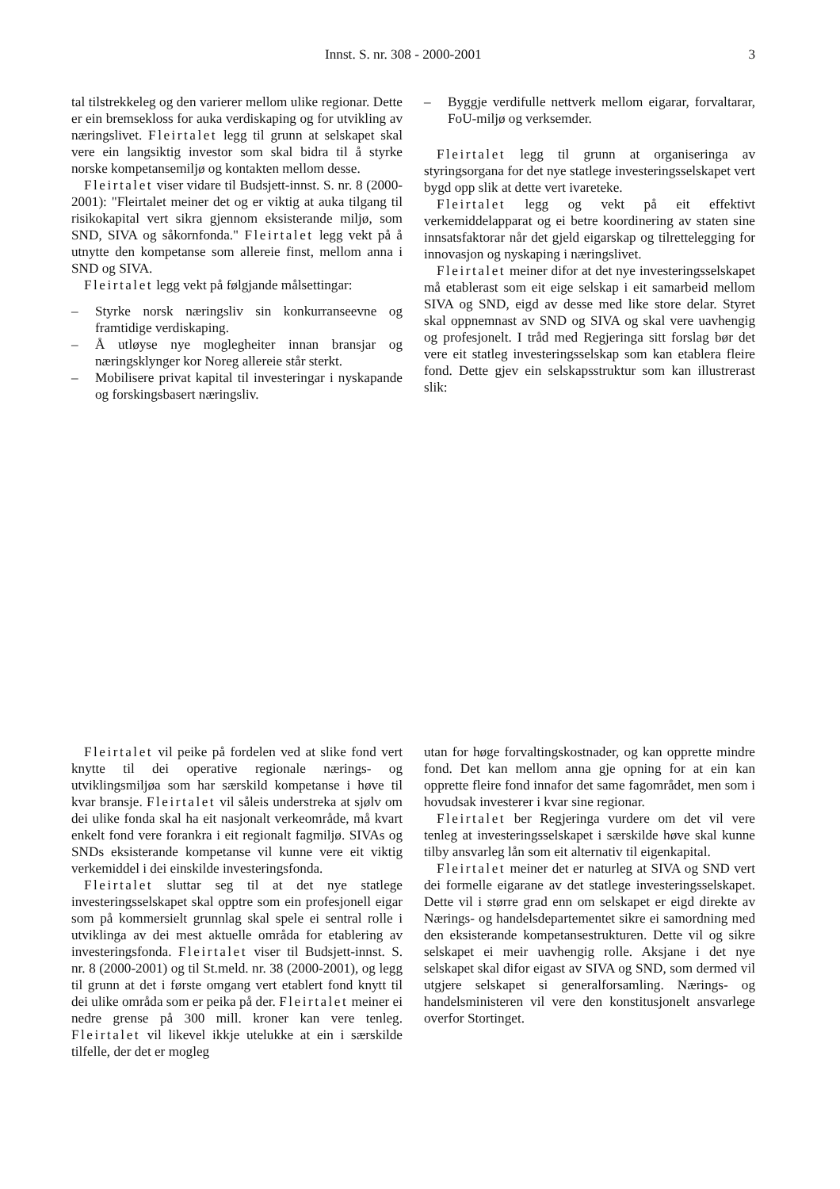Innst. S. nr. 308 - 2000-2001 3
tal tilstrekkeleg og den varierer mellom ulike regionar. Dette er ein bremsekloss for auka verdiskaping og for utvikling av næringslivet. Fleirtalet legg til grunn at selskapet skal vere ein langsiktig investor som skal bidra til å styrke norske kompetansemiljø og kontakten mellom desse.
Fleirtalet viser vidare til Budsjett-innst. S. nr. 8 (2000-2001): "Fleirtalet meiner det og er viktig at auka tilgang til risikokapital vert sikra gjennom eksisterande miljø, som SND, SIVA og såkornfonda." Fleirtalet legg vekt på å utnytte den kompetanse som allereie finst, mellom anna i SND og SIVA.
Fleirtalet legg vekt på følgjande målsettingar:
– Styrke norsk næringsliv sin konkurranseevne og framtidige verdiskaping.
– Å utløyse nye moglegheiter innan bransjar og næringsklynger kor Noreg allereie står sterkt.
– Mobilisere privat kapital til investeringar i nyskapande og forskingsbasert næringsliv.
– Byggje verdifulle nettverk mellom eigarar, forvaltarar, FoU-miljø og verksemder.
Fleirtalet legg til grunn at organiseringa av styringsorgana for det nye statlege investeringsselskapet vert bygd opp slik at dette vert ivareteke.
Fleirtalet legg og vekt på eit effektivt verkemiddelapparat og ei betre koordinering av staten sine innsatsfaktorar når det gjeld eigarskap og tilrettelegging for innovasjon og nyskaping i næringslivet.
Fleirtalet meiner difor at det nye investeringsselskapet må etablerast som eit eige selskap i eit samarbeid mellom SIVA og SND, eigd av desse med like store delar. Styret skal oppnemnast av SND og SIVA og skal vere uavhengig og profesjonelt. I tråd med Regjeringa sitt forslag bør det vere eit statleg investeringsselskap som kan etablera fleire fond. Dette gjev ein selskapsstruktur som kan illustrerast slik:
Fleirtalet vil peike på fordelen ved at slike fond vert knytte til dei operative regionale nærings- og utviklingsmiljøa som har særskild kompetanse i høve til kvar bransje. Fleirtalet vil såleis understreka at sjølv om dei ulike fonda skal ha eit nasjonalt verkeområde, må kvart enkelt fond vere forankra i eit regionalt fagmiljø. SIVAs og SNDs eksisterande kompetanse vil kunne vere eit viktig verkemiddel i dei einskilde investeringsfonda.
Fleirtalet sluttar seg til at det nye statlege investeringsselskapet skal opptre som ein profesjonell eigar som på kommersielt grunnlag skal spele ei sentral rolle i utviklinga av dei mest aktuelle områda for etablering av investeringsfonda. Fleirtalet viser til Budsjett-innst. S. nr. 8 (2000-2001) og til St.meld. nr. 38 (2000-2001), og legg til grunn at det i første omgang vert etablert fond knytt til dei ulike områda som er peika på der. Fleirtalet meiner ei nedre grense på 300 mill. kroner kan vere tenleg. Fleirtalet vil likevel ikkje utelukke at ein i særskilde tilfelle, der det er mogleg
utan for høge forvaltingskostnader, og kan opprette mindre fond. Det kan mellom anna gje opning for at ein kan opprette fleire fond innafor det same fagområdet, men som i hovudsak investerer i kvar sine regionar.
Fleirtalet ber Regjeringa vurdere om det vil vere tenleg at investeringsselskapet i særskilde høve skal kunne tilby ansvarleg lån som eit alternativ til eigenkapital.
Fleirtalet meiner det er naturleg at SIVA og SND vert dei formelle eigarane av det statlege investeringsselskapet. Dette vil i større grad enn om selskapet er eigd direkte av Nærings- og handelsdepartementet sikre ei samordning med den eksisterande kompetansestrukturen. Dette vil og sikre selskapet ei meir uavhengig rolle. Aksjane i det nye selskapet skal difor eigast av SIVA og SND, som dermed vil utgjere selskapet si generalforsamling. Nærings- og handelsministeren vil vere den konstitusjonelt ansvarlege overfor Stortinget.